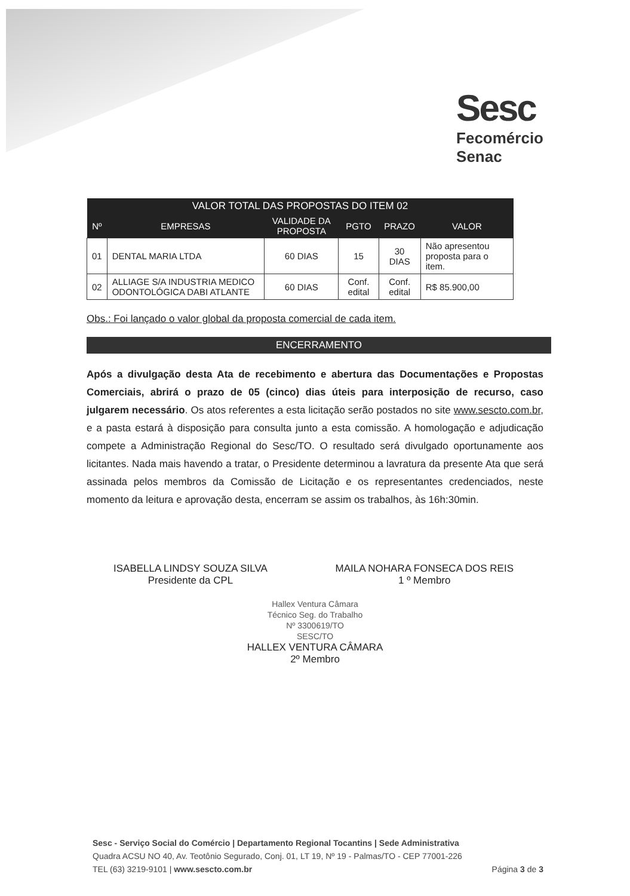Sesc
Fecomércio
Senac
| VALOR TOTAL DAS PROPOSTAS DO ITEM 02 | | | | | |
| --- | --- | --- | --- | --- | --- |
| Nº | EMPRESAS | VALIDADE DA PROPOSTA | PGTO | PRAZO | VALOR |
| 01 | DENTAL MARIA LTDA | 60 DIAS | 15 | 30 DIAS | Não apresentou proposta para o item. |
| 02 | ALLIAGE S/A INDUSTRIA MEDICO ODONTOLÓGICA DABI ATLANTE | 60 DIAS | Conf. edital | Conf. edital | R$ 85.900,00 |
Obs.: Foi lançado o valor global da proposta comercial de cada item.
ENCERRAMENTO
Após a divulgação desta Ata de recebimento e abertura das Documentações e Propostas Comerciais, abrirá o prazo de 05 (cinco) dias úteis para interposição de recurso, caso julgarem necessário. Os atos referentes a esta licitação serão postados no site www.sescto.com.br, e a pasta estará à disposição para consulta junto a esta comissão. A homologação e adjudicação compete a Administração Regional do Sesc/TO. O resultado será divulgado oportunamente aos licitantes. Nada mais havendo a tratar, o Presidente determinou a lavratura da presente Ata que será assinada pelos membros da Comissão de Licitação e os representantes credenciados, neste momento da leitura e aprovação desta, encerram se assim os trabalhos, às 16h:30min.
ISABELLA LINDSY SOUZA SILVA
Presidente da CPL
MAILA NOHARA FONSECA DOS REIS
1 º Membro
Hallex Ventura Câmara
Técnico Seg. do Trabalho
Nº 3300619/TO
SESC/TO
HALLEX VENTURA CÂMARA
2º Membro
Sesc - Serviço Social do Comércio | Departamento Regional Tocantins | Sede Administrativa
Quadra ACSU NO 40, Av. Teotônio Segurado, Conj. 01, LT 19, Nº 19 - Palmas/TO - CEP 77001-226
TEL (63) 3219-9101 | www.sescto.com.br Página 3 de 3